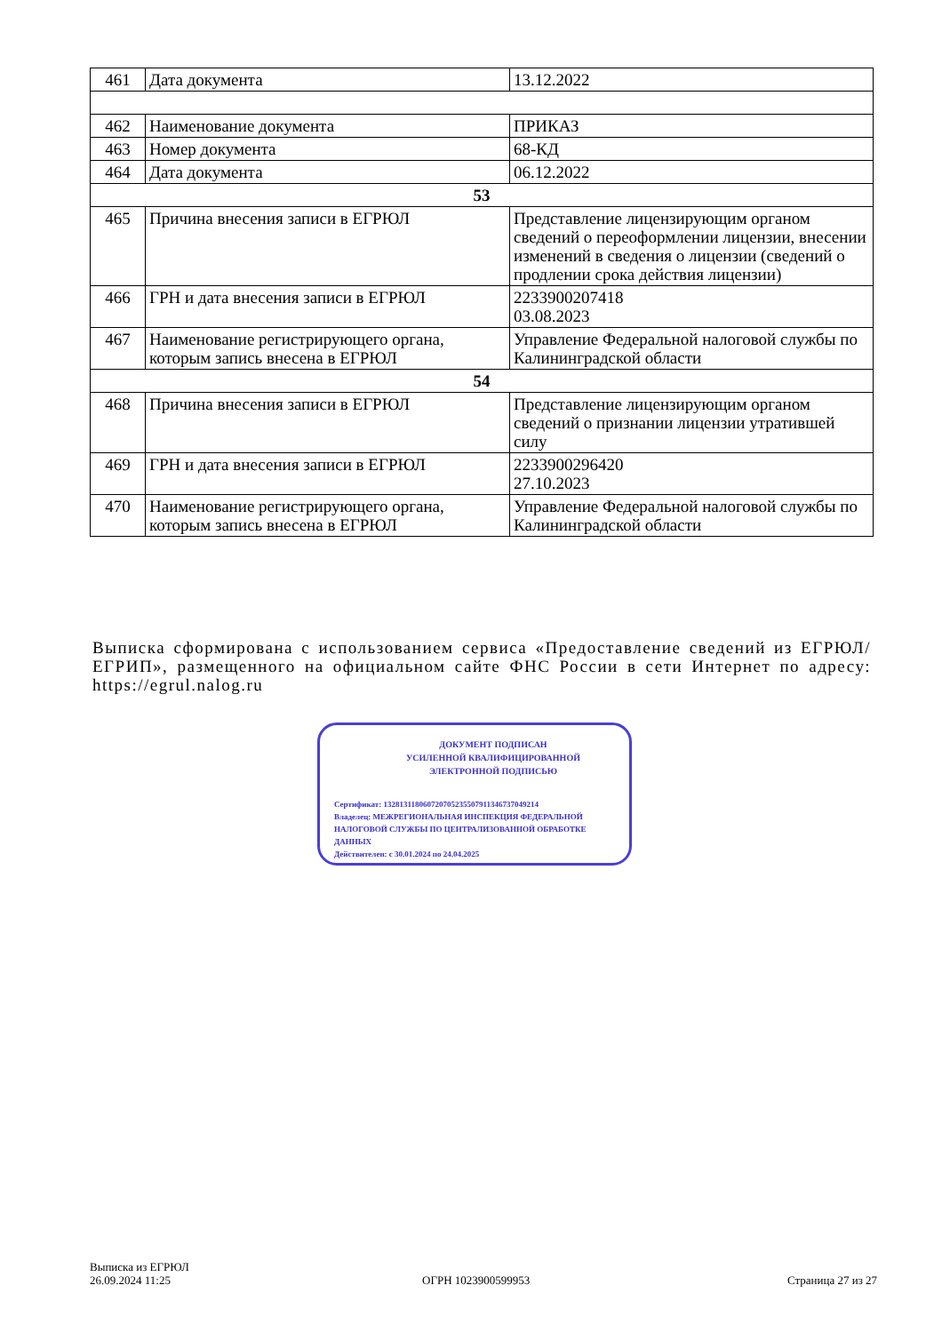| 461 | Дата документа | 13.12.2022 |
| 462 | Наименование документа | ПРИКАЗ |
| 463 | Номер документа | 68-КД |
| 464 | Дата документа | 06.12.2022 |
| 53 | | |
| 465 | Причина внесения записи в ЕГРЮЛ | Представление лицензирующим органом сведений о переоформлении лицензии, внесении изменений в сведения о лицензии (сведений о продлении срока действия лицензии) |
| 466 | ГРН и дата внесения записи в ЕГРЮЛ | 2233900207418 03.08.2023 |
| 467 | Наименование регистрирующего органа, которым запись внесена в ЕГРЮЛ | Управление Федеральной налоговой службы по Калининградской области |
| 54 | | |
| 468 | Причина внесения записи в ЕГРЮЛ | Представление лицензирующим органом сведений о признании лицензии утратившей силу |
| 469 | ГРН и дата внесения записи в ЕГРЮЛ | 2233900296420 27.10.2023 |
| 470 | Наименование регистрирующего органа, которым запись внесена в ЕГРЮЛ | Управление Федеральной налоговой службы по Калининградской области |
Выписка сформирована с использованием сервиса «Предоставление сведений из ЕГРЮЛ/ЕГРИП», размещенного на официальном сайте ФНС России в сети Интернет по адресу: https://egrul.nalog.ru
ДОКУМЕНТ ПОДПИСАН
УСИЛЕННОЙ КВАЛИФИЦИРОВАННОЙ
ЭЛЕКТРОННОЙ ПОДПИСЬЮ
Сертификат: 132813118060720705235507911346737049214
Владелец: МЕЖРЕГИОНАЛЬНАЯ ИНСПЕКЦИЯ ФЕДЕРАЛЬНОЙ НАЛОГОВОЙ СЛУЖБЫ ПО ЦЕНТРАЛИЗОВАННОЙ ОБРАБОТКЕ ДАННЫХ
Действителен: с 30.01.2024 по 24.04.2025
Выписка из ЕГРЮЛ
26.09.2024 11:25
ОГРН 1023900599953 Страница 27 из 27